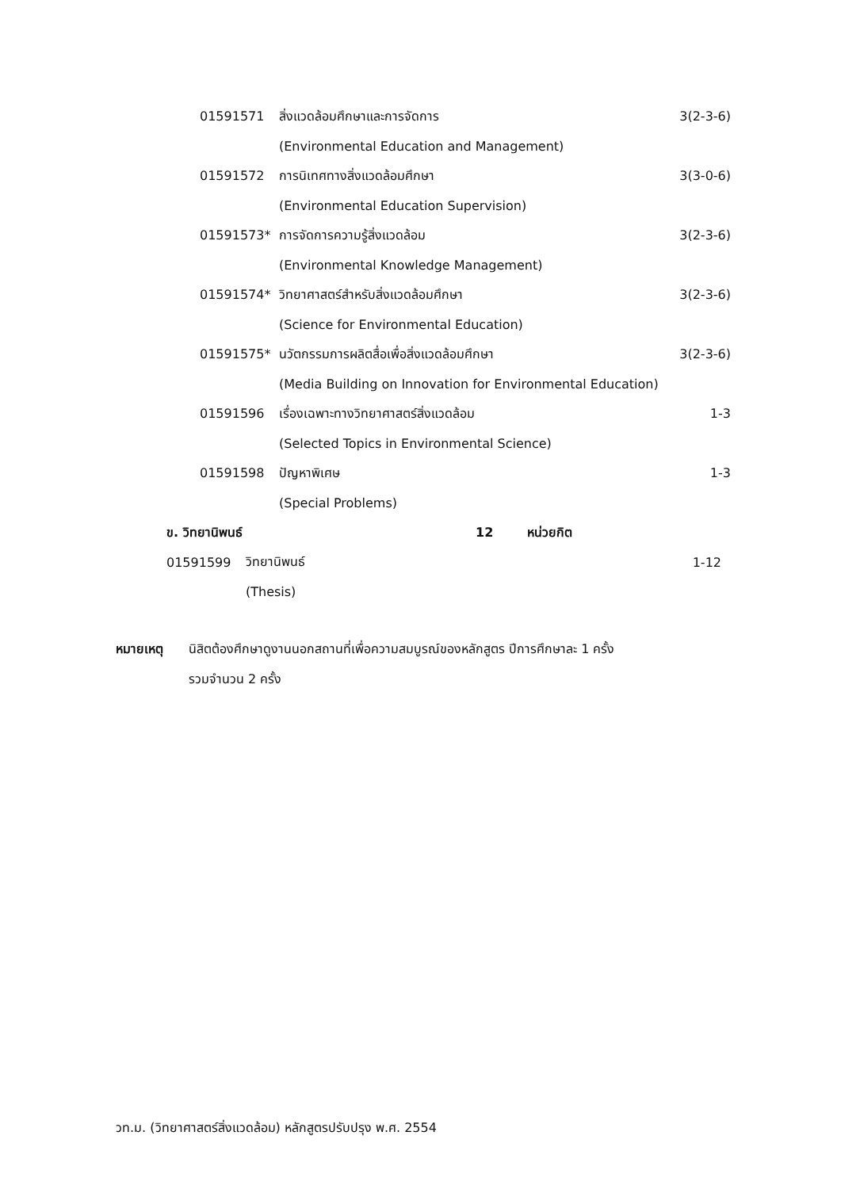01591571 สิ่งแวดล้อมศึกษาและการจัดการ 3(2-3-6)
(Environmental Education and Management)
01591572 การนิเทศทางสิ่งแวดล้อมศึกษา 3(3-0-6)
(Environmental Education Supervision)
01591573* การจัดการความรู้สิ่งแวดล้อม 3(2-3-6)
(Environmental Knowledge Management)
01591574* วิทยาศาสตร์สำหรับสิ่งแวดล้อมศึกษา 3(2-3-6)
(Science for Environmental Education)
01591575* นวัตกรรมการผลิตสื่อเพื่อสิ่งแวดล้อมศึกษา 3(2-3-6)
(Media Building on Innovation for Environmental Education)
01591596 เรื่องเฉพาะทางวิทยาศาสตร์สิ่งแวดล้อม 1-3
(Selected Topics in Environmental Science)
01591598 ปัญหาพิเศษ 1-3
(Special Problems)
ข. วิทยานิพนธ์ 12 หน่วยกิต
01591599 วิทยานิพนธ์ 1-12
(Thesis)
หมายเหตุ นิสิตต้องศึกษาดูงานนอกสถานที่เพื่อความสมบูรณ์ของหลักสูตร ปีการศึกษาละ 1 ครั้ง
รวมจำนวน 2 ครั้ง
วท.ม. (วิทยาศาสตร์สิ่งแวดล้อม) หลักสูตรปรับปรุง พ.ศ. 2554